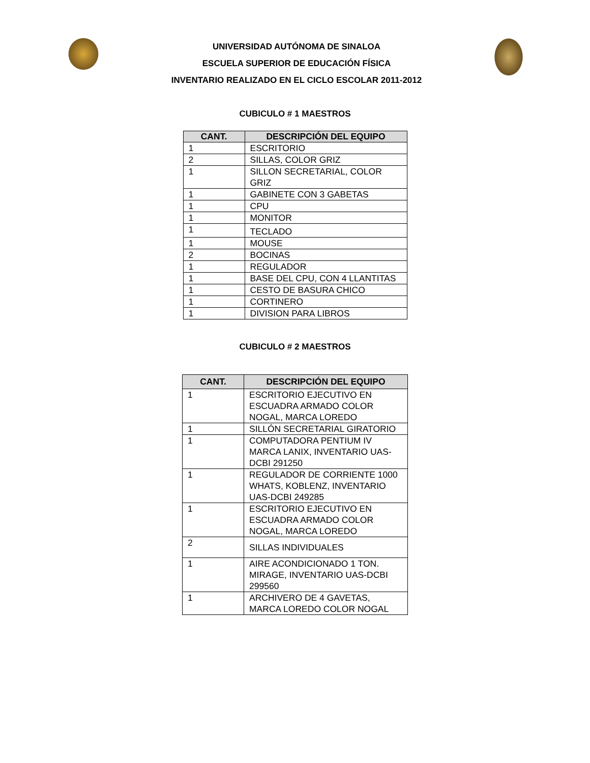UNIVERSIDAD AUTÓNOMA DE SINALOA
ESCUELA SUPERIOR DE EDUCACIÓN FÍSICA
INVENTARIO REALIZADO EN EL CICLO ESCOLAR 2011-2012
CUBICULO # 1 MAESTROS
| CANT. | DESCRIPCIÓN DEL EQUIPO |
| --- | --- |
| 1 | ESCRITORIO |
| 2 | SILLAS, COLOR GRIZ |
| 1 | SILLON SECRETARIAL, COLOR GRIZ |
| 1 | GABINETE CON 3 GABETAS |
| 1 | CPU |
| 1 | MONITOR |
| 1 | TECLADO |
| 1 | MOUSE |
| 2 | BOCINAS |
| 1 | REGULADOR |
| 1 | BASE DEL CPU, CON 4 LLANTITAS |
| 1 | CESTO DE BASURA CHICO |
| 1 | CORTINERO |
| 1 | DIVISION PARA LIBROS |
CUBICULO # 2 MAESTROS
| CANT. | DESCRIPCIÓN DEL EQUIPO |
| --- | --- |
| 1 | ESCRITORIO EJECUTIVO EN ESCUADRA ARMADO COLOR NOGAL, MARCA LOREDO |
| 1 | SILLÓN SECRETARIAL GIRATORIO |
| 1 | COMPUTADORA PENTIUM IV MARCA LANIX, INVENTARIO UAS-DCBI 291250 |
| 1 | REGULADOR DE CORRIENTE 1000 WHATS, KOBLENZ, INVENTARIO UAS-DCBI 249285 |
| 1 | ESCRITORIO EJECUTIVO EN ESCUADRA ARMADO COLOR NOGAL, MARCA LOREDO |
| 2 | SILLAS INDIVIDUALES |
| 1 | AIRE ACONDICIONADO 1 TON. MIRAGE, INVENTARIO UAS-DCBI 299560 |
| 1 | ARCHIVERO DE 4 GAVETAS, MARCA LOREDO COLOR NOGAL |